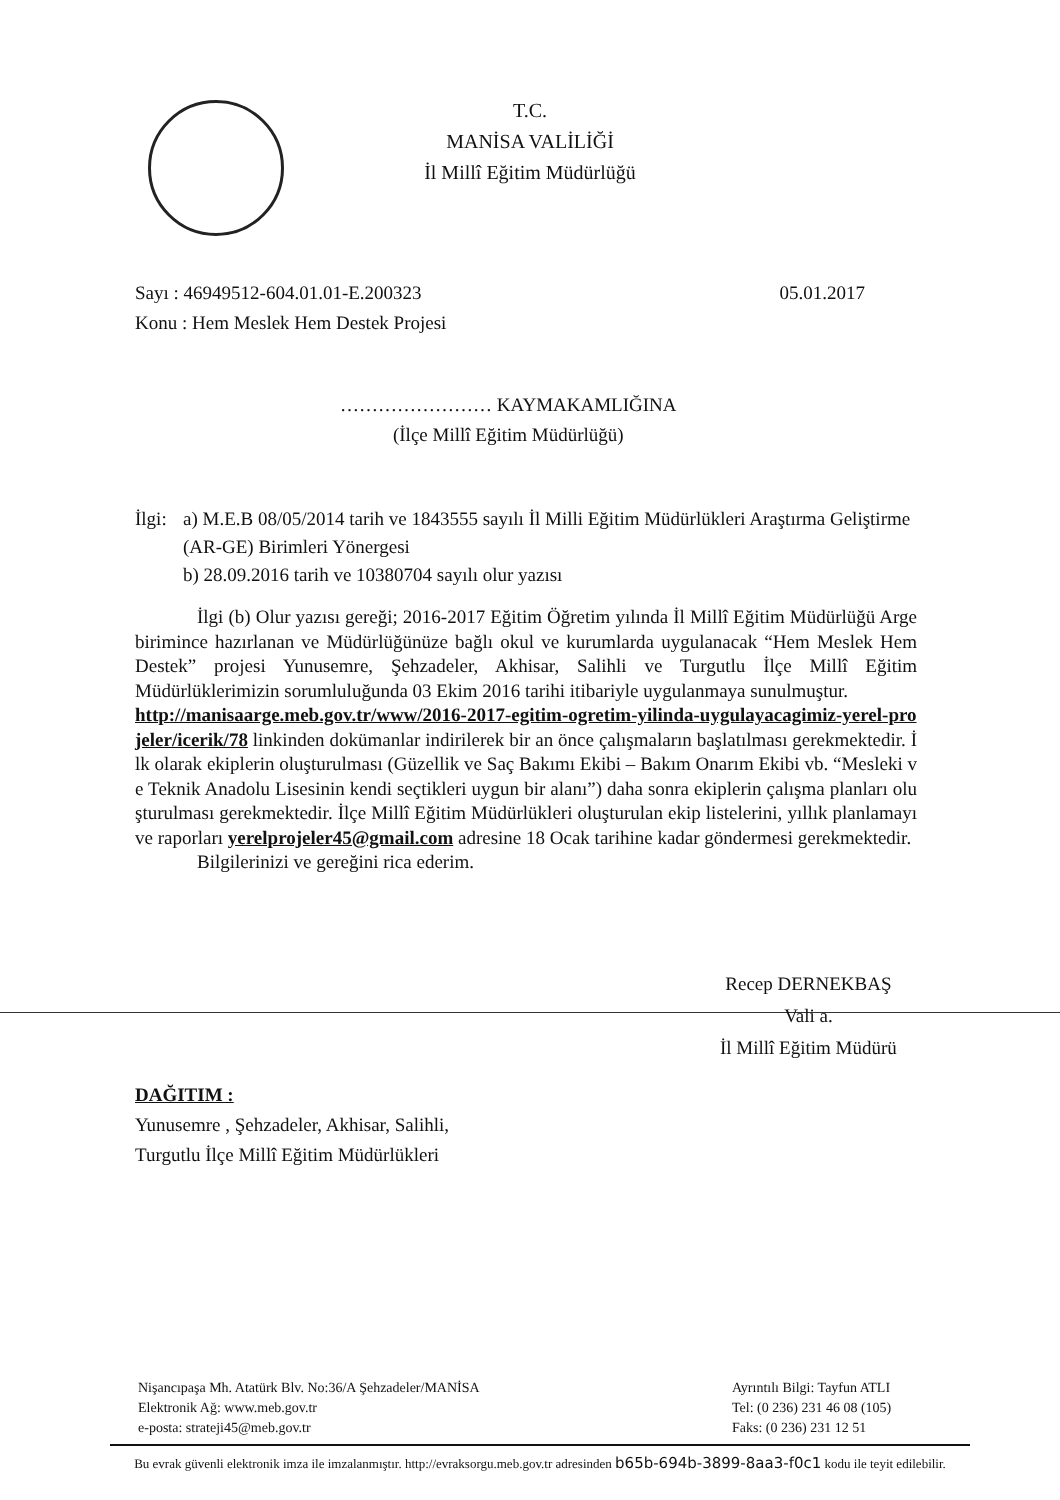T.C.
MANİSA VALİLİĞİ
İl Millî Eğitim Müdürlüğü
Sayı : 46949512-604.01.01-E.200323 05.01.2017
Konu : Hem Meslek Hem Destek Projesi
…………………… KAYMAKAMLIĞINA
(İlçe Millî Eğitim Müdürlüğü)
İlgi: a) M.E.B 08/05/2014 tarih ve 1843555 sayılı İl Milli Eğitim Müdürlükleri Araştırma Geliştirme (AR-GE) Birimleri Yönergesi
b) 28.09.2016 tarih ve 10380704 sayılı olur yazısı
İlgi (b) Olur yazısı gereği; 2016-2017 Eğitim Öğretim yılında İl Millî Eğitim Müdürlüğü Arge birimince hazırlanan ve Müdürlüğünüze bağlı okul ve kurumlarda uygulanacak “Hem Meslek Hem Destek” projesi Yunusemre, Şehzadeler, Akhisar, Salihli ve Turgutlu İlçe Millî Eğitim Müdürlüklerimizin sorumluluğunda 03 Ekim 2016 tarihi itibariyle uygulanmaya sunulmuştur.
http://manisaarge.meb.gov.tr/www/2016-2017-egitim-ogretim-yilinda-uygulayacagimiz-yerel-projeler/icerik/78 linkinden dokümanlar indirilerek bir an önce çalışmaların başlatılması gerekmektedir. İlk olarak ekiplerin oluşturulması (Güzellik ve Saç Bakımı Ekibi – Bakım Onarım Ekibi vb. “Mesleki ve Teknik Anadolu Lisesinin kendi seçtikleri uygun bir alanı”) daha sonra ekiplerin çalışma planları oluşturulması gerekmektedir. İlçe Millî Eğitim Müdürlükleri oluşturulan ekip listelerini, yıllık planlamayı ve raporları yerelprojeler45@gmail.com adresine 18 Ocak tarihine kadar göndermesi gerekmektedir.
Bilgilerinizi ve gereğini rica ederim.
Recep DERNEKBAŞ
Vali a.
İl Millî Eğitim Müdürü
DAĞITIM :
Yunusemre , Şehzadeler, Akhisar, Salihli,
Turgutlu İlçe Millî Eğitim Müdürlükleri
Nişancıpaşa Mh. Atatürk Blv. No:36/A Şehzadeler/MANİSA
Elektronik Ağ: www.meb.gov.tr
e-posta: strateji45@meb.gov.tr
Ayrıntılı Bilgi: Tayfun ATLI
Tel: (0 236) 231 46 08 (105)
Faks: (0 236) 231 12 51
Bu evrak güvenli elektronik imza ile imzalanmıştır. http://evraksorgu.meb.gov.tr adresinden b65b-694b-3899-8aa3-f0c1 kodu ile teyit edilebilir.